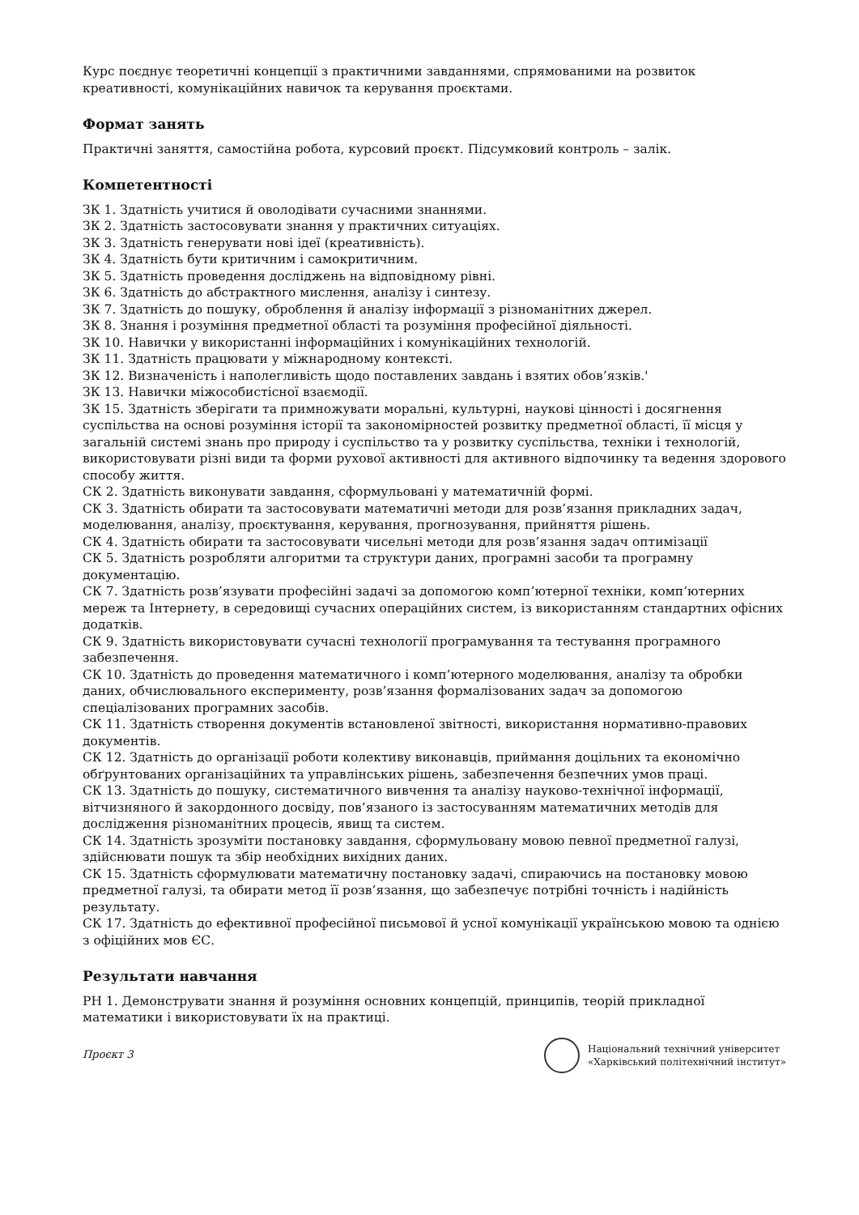Курс поєднує теоретичні концепції з практичними завданнями, спрямованими на розвиток креативності, комунікаційних навичок та керування проєктами.
Формат занять
Практичні заняття, самостійна робота, курсовий проєкт. Підсумковий контроль – залік.
Компетентності
ЗК 1. Здатність учитися й оволодівати сучасними знаннями.
ЗК 2. Здатність застосовувати знання у практичних ситуаціях.
ЗК 3. Здатність генерувати нові ідеї (креативність).
ЗК 4. Здатність бути критичним і самокритичним.
ЗК 5. Здатність проведення досліджень на відповідному рівні.
ЗК 6. Здатність до абстрактного мислення, аналізу і синтезу.
ЗК 7. Здатність до пошуку, оброблення й аналізу інформації з різноманітних джерел.
ЗК 8. Знання і розуміння предметної області та розуміння професійної діяльності.
ЗК 10. Навички у використанні інформаційних і комунікаційних технологій.
ЗК 11. Здатність працювати у міжнародному контексті.
ЗК 12. Визначеність і наполегливість щодо поставлених завдань і взятих обов’язків.'
ЗК 13. Навички міжособистісної взаємодії.
ЗК 15. Здатність зберігати та примножувати моральні, культурні, наукові цінності і досягнення суспільства на основі розуміння історії та закономірностей розвитку предметної області, її місця у загальній системі знань про природу і суспільство та у розвитку суспільства, техніки і технологій, використовувати різні види та форми рухової активності для активного відпочинку та ведення здорового способу життя.
СК 2. Здатність виконувати завдання, сформульовані у математичній формі.
СК 3. Здатність обирати та застосовувати математичні методи для розв’язання прикладних задач, моделювання, аналізу, проєктування, керування, прогнозування, прийняття рішень.
СК 4. Здатність обирати та застосовувати чисельні методи для розв’язання задач оптимізації
СК 5. Здатність розробляти алгоритми та структури даних, програмні засоби та програмну документацію.
СК 7. Здатність розв’язувати професійні задачі за допомогою комп’ютерної техніки, комп’ютерних мереж та Інтернету, в середовищі сучасних операційних систем, із використанням стандартних офісних додатків.
СК 9. Здатність використовувати сучасні технології програмування та тестування програмного забезпечення.
СК 10. Здатність до проведення математичного і комп’ютерного моделювання, аналізу та обробки даних, обчислювального експерименту, розв’язання формалізованих задач за допомогою спеціалізованих програмних засобів.
СК 11. Здатність створення документів встановленої звітності, використання нормативно-правових документів.
СК 12. Здатність до організації роботи колективу виконавців, приймання доцільних та економічно обґрунтованих організаційних та управлінських рішень, забезпечення безпечних умов праці.
СК 13. Здатність до пошуку, систематичного вивчення та аналізу науково-технічної інформації, вітчизняного й закордонного досвіду, пов’язаного із застосуванням математичних методів для дослідження різноманітних процесів, явищ та систем.
СК 14. Здатність зрозуміти постановку завдання, сформульовану мовою певної предметної галузі, здійснювати пошук та збір необхідних вихідних даних.
СК 15. Здатність сформулювати математичну постановку задачі, спираючись на постановку мовою предметної галузі, та обирати метод її розв’язання, що забезпечує потрібні точність і надійність результату.
СК 17. Здатність до ефективної професійної письмової й усної комунікації українською мовою та однією з офіційних мов ЄС.
Результати навчання
РН 1. Демонструвати знання й розуміння основних концепцій, принципів, теорій прикладної математики і використовувати їх на практиці.
Проєкт 3
Національний технічний університет
«Харківський політехнічний інститут»